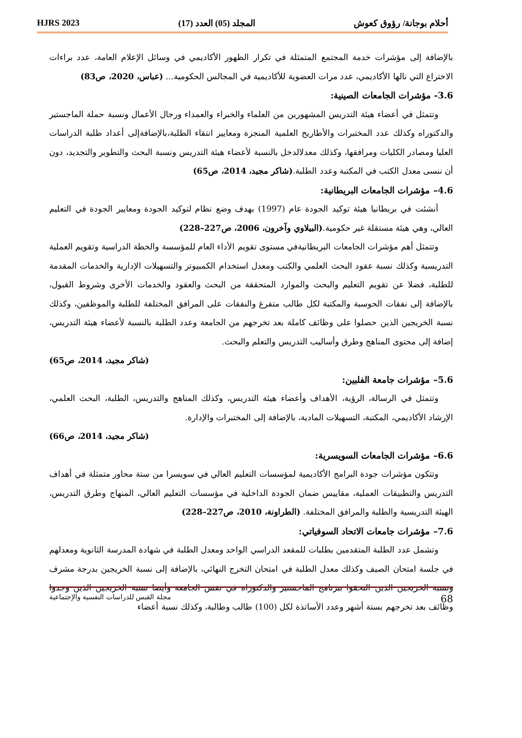أحلام بوجانة/ رؤوق كعوش المجلد (05) العدد (17) HJRS 2023
بالإضافة إلى مؤشرات خدمة المجتمع المتمثلة في تكرار الظهور الأكاديمي في وسائل الإعلام العامة، عدد براءات الاختراع التي نالها الأكاديمي، عدد مرات العضوية للأكاديمية في المجالس الحكومية... (عباس، 2020، ص83)
3.6- مؤشرات الجامعات الصينية:
وتتمثل في أعضاء هيئة التدريس المشهورين من العلماء والخبراء والعمداء ورجال الأعمال ونسبة حملة الماجستير والدكتوراه وكذلك عدد المختبرات والأطاريح العلمية المنجزة ومعايير انتقاء الطلبة،بالإضافةإلى أعداد طلبة الدراسات العليا ومصادر الكليات ومرافقها، وكذلك معدلالدخل بالنسبة لأعضاء هيئة التدريس ونسبة البحث والتطوير والتجديد، دون أن ننسى معدل الكتب في المكتبة وعدد الطلبة.(شاكر مجيد، 2014، ص65)
4.6– مؤشرات الجامعات البريطانية:
أنشئت في بريطانيا هيئة توكيد الجودة عام (1997) بهدف وضع نظام لتوكيد الجودة ومعايير الجودة في التعليم العالي، وهي هيئة مستقلة غير حكومية.(البيلاوي وآخرون، 2006، ص227–228)
وتتمثل أهم مؤشرات الجامعات البريطانيةفي مستوى تقويم الأداء العام للمؤسسة والخطة الدراسية وتقويم العملية التدريسية وكذلك نسبة عقود البحث العلمي والكتب ومعدل استخدام الكمبيوتر والتسهيلات الإدارية والخدمات المقدمة للطلبة، فضلا عن تقويم التعليم والبحث والموارد المتحققة من البحث والعقود والخدمات الأخرى وشروط القبول، بالإضافة إلى نفقات الحوسبة والمكتبة لكل طالب متفرغ والنفقات على المرافق المختلفة للطلبة والموظفين، وكذلك نسبة الخريجين الذين حصلوا على وظائف كاملة بعد تخرجهم من الجامعة وعدد الطلبة بالنسبة لأعضاء هيئة التدريس، إضافة إلى محتوى المناهج وطرق وأساليب التدريس والتعلم والبحث.
(شاكر مجيد، 2014، ص65)
5.6– مؤشرات جامعة الفلبين:
وتتمثل في الرسالة، الرؤية، الأهداف وأعضاء هيئة التدريس، وكذلك المناهج والتدريس، الطلبة، البحث العلمي، الإرشاد الأكاديمي، المكتبة، التسهيلات المادية، بالإضافة إلى المختبرات والإدارة.
(شاكر مجيد، 2014، ص66)
6.6– مؤشرات الجامعات السويسرية:
وتتكون مؤشرات جودة البرامج الأكاديمية لمؤسسات التعليم العالي في سويسرا من ستة محاور متمثلة في أهداف التدريس والتطبيقات العملية، مقاييس ضمان الجودة الداخلية في مؤسسات التعليم العالي، المنهاج وطرق التدريس، الهيئة التدريسية والطلبة والمرافق المختلفة. (الطراونة، 2010، ص227–228)
7.6– مؤشرات جامعات الاتحاد السوفياتي:
وتشمل عدد الطلبة المتقدمين بطلبات للمقعد الدراسي الواحد ومعدل الطلبة في شهادة المدرسة الثانوية ومعدلهم في جلسة امتحان الصيف وكذلك معدل الطلبة في امتحان التخرج النهائي، بالإضافة إلى نسبة الخريجين بدرجة مشرف ونسبة الخريجين الذين التحقوا ببرنامج الماجستير والدكتوراه في نفس الجامعة وأيضا نسبة الخريجين الذين وجدوا وظائف بعد تخرجهم بستة أشهر وعدد الأساتذة لكل (100) طالب وطالبة، وكذلك نسبة أعضاء
68 مجلة القبس للدراسات النفسية والإجتماعية